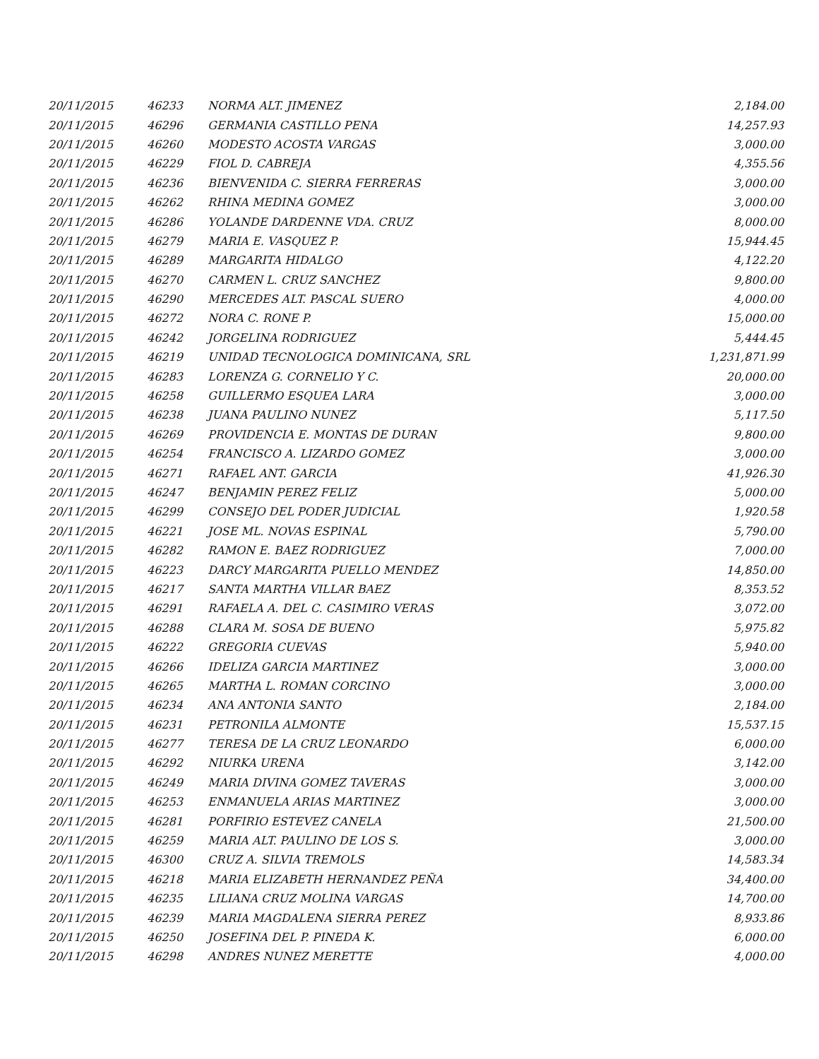| 20/11/2015 | 46233 | NORMA ALT. JIMENEZ | 2,184.00 |
| 20/11/2015 | 46296 | GERMANIA CASTILLO PENA | 14,257.93 |
| 20/11/2015 | 46260 | MODESTO ACOSTA VARGAS | 3,000.00 |
| 20/11/2015 | 46229 | FIOL D. CABREJA | 4,355.56 |
| 20/11/2015 | 46236 | BIENVENIDA C. SIERRA FERRERAS | 3,000.00 |
| 20/11/2015 | 46262 | RHINA MEDINA GOMEZ | 3,000.00 |
| 20/11/2015 | 46286 | YOLANDE DARDENNE VDA. CRUZ | 8,000.00 |
| 20/11/2015 | 46279 | MARIA E. VASQUEZ P. | 15,944.45 |
| 20/11/2015 | 46289 | MARGARITA HIDALGO | 4,122.20 |
| 20/11/2015 | 46270 | CARMEN L. CRUZ SANCHEZ | 9,800.00 |
| 20/11/2015 | 46290 | MERCEDES ALT. PASCAL SUERO | 4,000.00 |
| 20/11/2015 | 46272 | NORA C. RONE P. | 15,000.00 |
| 20/11/2015 | 46242 | JORGELINA RODRIGUEZ | 5,444.45 |
| 20/11/2015 | 46219 | UNIDAD TECNOLOGICA DOMINICANA, SRL | 1,231,871.99 |
| 20/11/2015 | 46283 | LORENZA G. CORNELIO Y C. | 20,000.00 |
| 20/11/2015 | 46258 | GUILLERMO ESQUEA LARA | 3,000.00 |
| 20/11/2015 | 46238 | JUANA PAULINO NUNEZ | 5,117.50 |
| 20/11/2015 | 46269 | PROVIDENCIA E. MONTAS DE DURAN | 9,800.00 |
| 20/11/2015 | 46254 | FRANCISCO A. LIZARDO GOMEZ | 3,000.00 |
| 20/11/2015 | 46271 | RAFAEL ANT. GARCIA | 41,926.30 |
| 20/11/2015 | 46247 | BENJAMIN PEREZ FELIZ | 5,000.00 |
| 20/11/2015 | 46299 | CONSEJO DEL PODER JUDICIAL | 1,920.58 |
| 20/11/2015 | 46221 | JOSE ML. NOVAS ESPINAL | 5,790.00 |
| 20/11/2015 | 46282 | RAMON E. BAEZ RODRIGUEZ | 7,000.00 |
| 20/11/2015 | 46223 | DARCY MARGARITA PUELLO MENDEZ | 14,850.00 |
| 20/11/2015 | 46217 | SANTA MARTHA VILLAR BAEZ | 8,353.52 |
| 20/11/2015 | 46291 | RAFAELA A. DEL C. CASIMIRO VERAS | 3,072.00 |
| 20/11/2015 | 46288 | CLARA M. SOSA DE BUENO | 5,975.82 |
| 20/11/2015 | 46222 | GREGORIA CUEVAS | 5,940.00 |
| 20/11/2015 | 46266 | IDELIZA GARCIA MARTINEZ | 3,000.00 |
| 20/11/2015 | 46265 | MARTHA L. ROMAN CORCINO | 3,000.00 |
| 20/11/2015 | 46234 | ANA ANTONIA SANTO | 2,184.00 |
| 20/11/2015 | 46231 | PETRONILA ALMONTE | 15,537.15 |
| 20/11/2015 | 46277 | TERESA DE LA CRUZ LEONARDO | 6,000.00 |
| 20/11/2015 | 46292 | NIURKA URENA | 3,142.00 |
| 20/11/2015 | 46249 | MARIA DIVINA GOMEZ TAVERAS | 3,000.00 |
| 20/11/2015 | 46253 | ENMANUELA ARIAS MARTINEZ | 3,000.00 |
| 20/11/2015 | 46281 | PORFIRIO ESTEVEZ CANELA | 21,500.00 |
| 20/11/2015 | 46259 | MARIA ALT. PAULINO DE LOS S. | 3,000.00 |
| 20/11/2015 | 46300 | CRUZ A. SILVIA TREMOLS | 14,583.34 |
| 20/11/2015 | 46218 | MARIA ELIZABETH HERNANDEZ PEÑA | 34,400.00 |
| 20/11/2015 | 46235 | LILIANA CRUZ MOLINA VARGAS | 14,700.00 |
| 20/11/2015 | 46239 | MARIA MAGDALENA SIERRA PEREZ | 8,933.86 |
| 20/11/2015 | 46250 | JOSEFINA DEL P. PINEDA K. | 6,000.00 |
| 20/11/2015 | 46298 | ANDRES NUNEZ MERETTE | 4,000.00 |